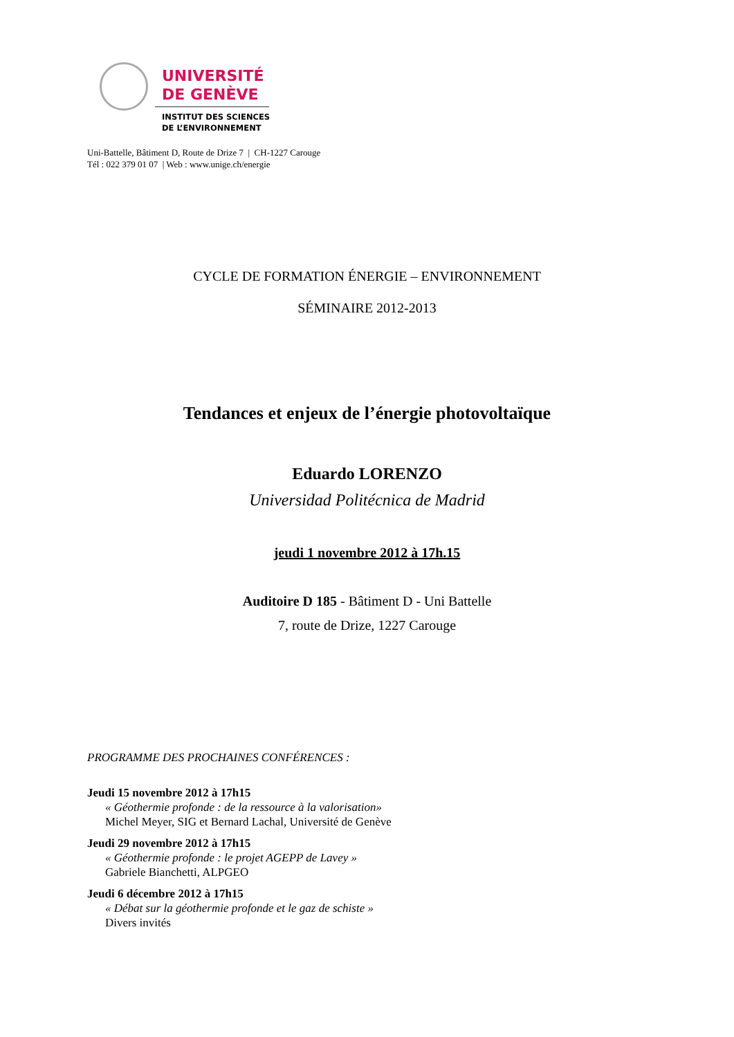UNIVERSITÉ
DE GENÈVE
INSTITUT DES SCIENCES
DE L’ENVIRONNEMENT
Uni-Battelle, Bâtiment D, Route de Drize 7 | CH-1227 Carouge
Tél : 022 379 01 07 | Web : www.unige.ch/energie
CYCLE DE FORMATION ÉNERGIE – ENVIRONNEMENT
SÉMINAIRE 2012-2013
Tendances et enjeux de l’énergie photovoltaïque
Eduardo LORENZO
Universidad Politécnica de Madrid
jeudi 1 novembre 2012 à 17h.15
Auditoire D 185 - Bâtiment D - Uni Battelle
7, route de Drize, 1227 Carouge
PROGRAMME DES PROCHAINES CONFÉRENCES :
Jeudi 15 novembre 2012 à 17h15
« Géothermie profonde : de la ressource à la valorisation»
Michel Meyer, SIG et Bernard Lachal, Université de Genève
Jeudi 29 novembre 2012 à 17h15
« Géothermie profonde : le projet AGEPP de Lavey »
Gabriele Bianchetti, ALPGEO
Jeudi 6 décembre 2012 à 17h15
« Débat sur la géothermie profonde et le gaz de schiste »
Divers invités